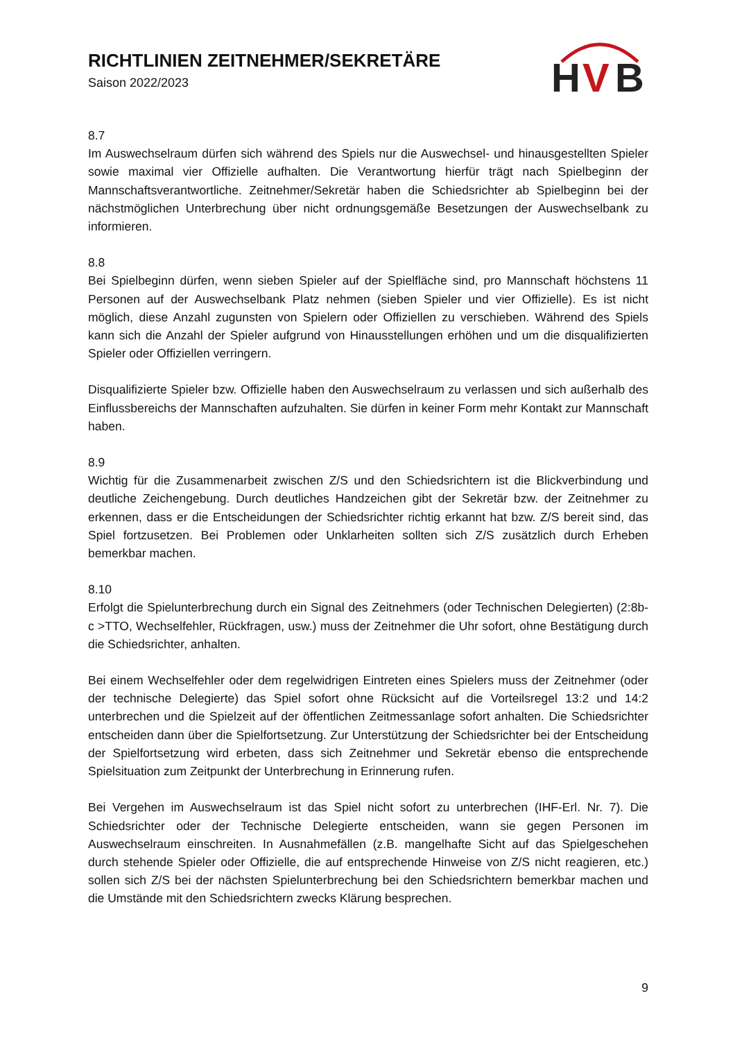RICHTLINIEN ZEITNEHMER/SEKRETÄRE
Saison 2022/2023
H
V
B
8.7
Im Auswechselraum dürfen sich während des Spiels nur die Auswechsel- und hinausgestellten Spieler sowie maximal vier Offizielle aufhalten. Die Verantwortung hierfür trägt nach Spielbeginn der Mannschaftsverantwortliche. Zeitnehmer/Sekretär haben die Schiedsrichter ab Spielbeginn bei der nächstmöglichen Unterbrechung über nicht ordnungsgemäße Besetzungen der Auswechselbank zu informieren.
8.8
Bei Spielbeginn dürfen, wenn sieben Spieler auf der Spielfläche sind, pro Mannschaft höchstens 11 Personen auf der Auswechselbank Platz nehmen (sieben Spieler und vier Offizielle). Es ist nicht möglich, diese Anzahl zugunsten von Spielern oder Offiziellen zu verschieben. Während des Spiels kann sich die Anzahl der Spieler aufgrund von Hinausstellungen erhöhen und um die disqualifizierten Spieler oder Offiziellen verringern.
Disqualifizierte Spieler bzw. Offizielle haben den Auswechselraum zu verlassen und sich außerhalb des Einflussbereichs der Mannschaften aufzuhalten. Sie dürfen in keiner Form mehr Kontakt zur Mannschaft haben.
8.9
Wichtig für die Zusammenarbeit zwischen Z/S und den Schiedsrichtern ist die Blickverbindung und deutliche Zeichengebung. Durch deutliches Handzeichen gibt der Sekretär bzw. der Zeitnehmer zu erkennen, dass er die Entscheidungen der Schiedsrichter richtig erkannt hat bzw. Z/S bereit sind, das Spiel fortzusetzen. Bei Problemen oder Unklarheiten sollten sich Z/S zusätzlich durch Erheben bemerkbar machen.
8.10
Erfolgt die Spielunterbrechung durch ein Signal des Zeitnehmers (oder Technischen Delegierten) (2:8b-c >TTO, Wechselfehler, Rückfragen, usw.) muss der Zeitnehmer die Uhr sofort, ohne Bestätigung durch die Schiedsrichter, anhalten.
Bei einem Wechselfehler oder dem regelwidrigen Eintreten eines Spielers muss der Zeitnehmer (oder der technische Delegierte) das Spiel sofort ohne Rücksicht auf die Vorteilsregel 13:2 und 14:2 unterbrechen und die Spielzeit auf der öffentlichen Zeitmessanlage sofort anhalten. Die Schiedsrichter entscheiden dann über die Spielfortsetzung. Zur Unterstützung der Schiedsrichter bei der Entscheidung der Spielfortsetzung wird erbeten, dass sich Zeitnehmer und Sekretär ebenso die entsprechende Spielsituation zum Zeitpunkt der Unterbrechung in Erinnerung rufen.
Bei Vergehen im Auswechselraum ist das Spiel nicht sofort zu unterbrechen (IHF-Erl. Nr. 7). Die Schiedsrichter oder der Technische Delegierte entscheiden, wann sie gegen Personen im Auswechselraum einschreiten. In Ausnahmefällen (z.B. mangelhafte Sicht auf das Spielgeschehen durch stehende Spieler oder Offizielle, die auf entsprechende Hinweise von Z/S nicht reagieren, etc.) sollen sich Z/S bei der nächsten Spielunterbrechung bei den Schiedsrichtern bemerkbar machen und die Umstände mit den Schiedsrichtern zwecks Klärung besprechen.
9